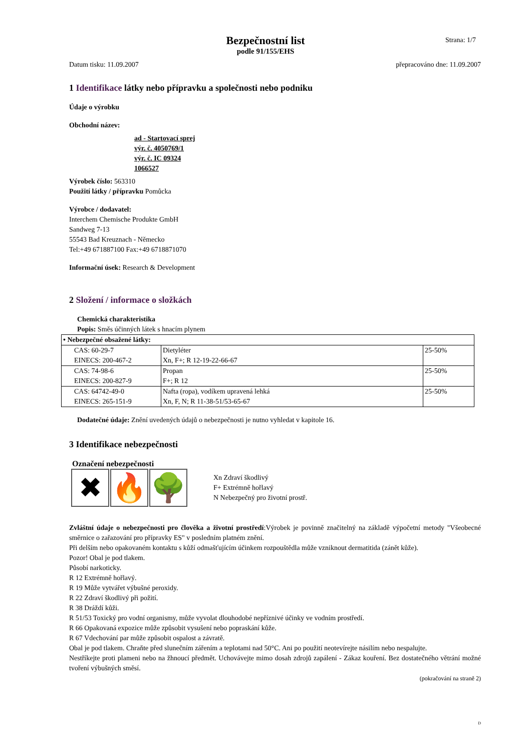Bezpečnostní list
podle 91/155/EHS
Strana: 1/7
Datum tisku: 11.09.2007 přepracováno dne: 11.09.2007
1 Identifikace látky nebo přípravku a společnosti nebo podniku
Údaje o výrobku
Obchodní název:
ad - Startovací sprej
výr. č. 4050769/1
výr. č. IC 09324
1066527
Výrobek číslo: 563310
Použití látky / přípravku Pomůcka
Výrobce / dodavatel:
Interchem Chemische Produkte GmbH
Sandweg 7-13
55543 Bad Kreuznach - Německo
Tel:+49 671887100 Fax:+49 6718871070
Informační úsek: Research & Development
2 Složení / informace o složkách
Chemická charakteristika
Popis: Směs účinných látek s hnacím plynem
| • Nebezpečné obsažené látky: | | |
| --- | --- | --- |
| CAS: 60-29-7 EINECS: 200-467-2 | Dietyléter Xn, F+; R 12-19-22-66-67 | 25-50% |
| CAS: 74-98-6 EINECS: 200-827-9 | Propan F+; R 12 | 25-50% |
| CAS: 64742-49-0 EINECS: 265-151-9 | Nafta (ropa), vodíkem upravená lehká Xn, F, N; R 11-38-51/53-65-67 | 25-50% |
Dodatečné údaje: Znění uvedených údajů o nebezpečnosti je nutno vyhledat v kapitole 16.
3 Identifikace nebezpečnosti
Označení nebezpečnosti
✖ 🔥 🌳
Xn Zdraví škodlivý
F+ Extrémně hořlavý
N Nebezpečný pro životní prostř.
Zvláštní údaje o nebezpečnosti pro člověka a životní prostředí:Výrobek je povinně značitelný na základě výpočetní metody "Všeobecné směrnice o zařazování pro přípravky ES" v posledním platném znění.
Při delším nebo opakovaném kontaktu s kůží odmašťujícím účinkem rozpouštědla může vzniknout dermatitida (zánět kůže).
Pozor! Obal je pod tlakem.
Působí narkoticky.
R 12 Extrémně hořlavý.
R 19 Může vytvářet výbušné peroxidy.
R 22 Zdraví škodlivý při požití.
R 38 Dráždí kůži.
R 51/53 Toxický pro vodní organismy, může vyvolat dlouhodobé nepříznivé účinky ve vodním prostředí.
R 66 Opakovaná expozice může způsobit vysušení nebo popraskání kůže.
R 67 Vdechování par může způsobit ospalost a závratě.
Obal je pod tlakem. Chraňte před slunečním zářením a teplotami nad 50°C. Ani po použití neotevírejte násilím nebo nespalujte.
Nestříkejte proti plameni nebo na žhnoucí předmět. Uchovávejte mimo dosah zdrojů zapálení - Zákaz kouření. Bez dostatečného větrání možné tvoření výbušných směsí.
(pokračování na straně 2)
D